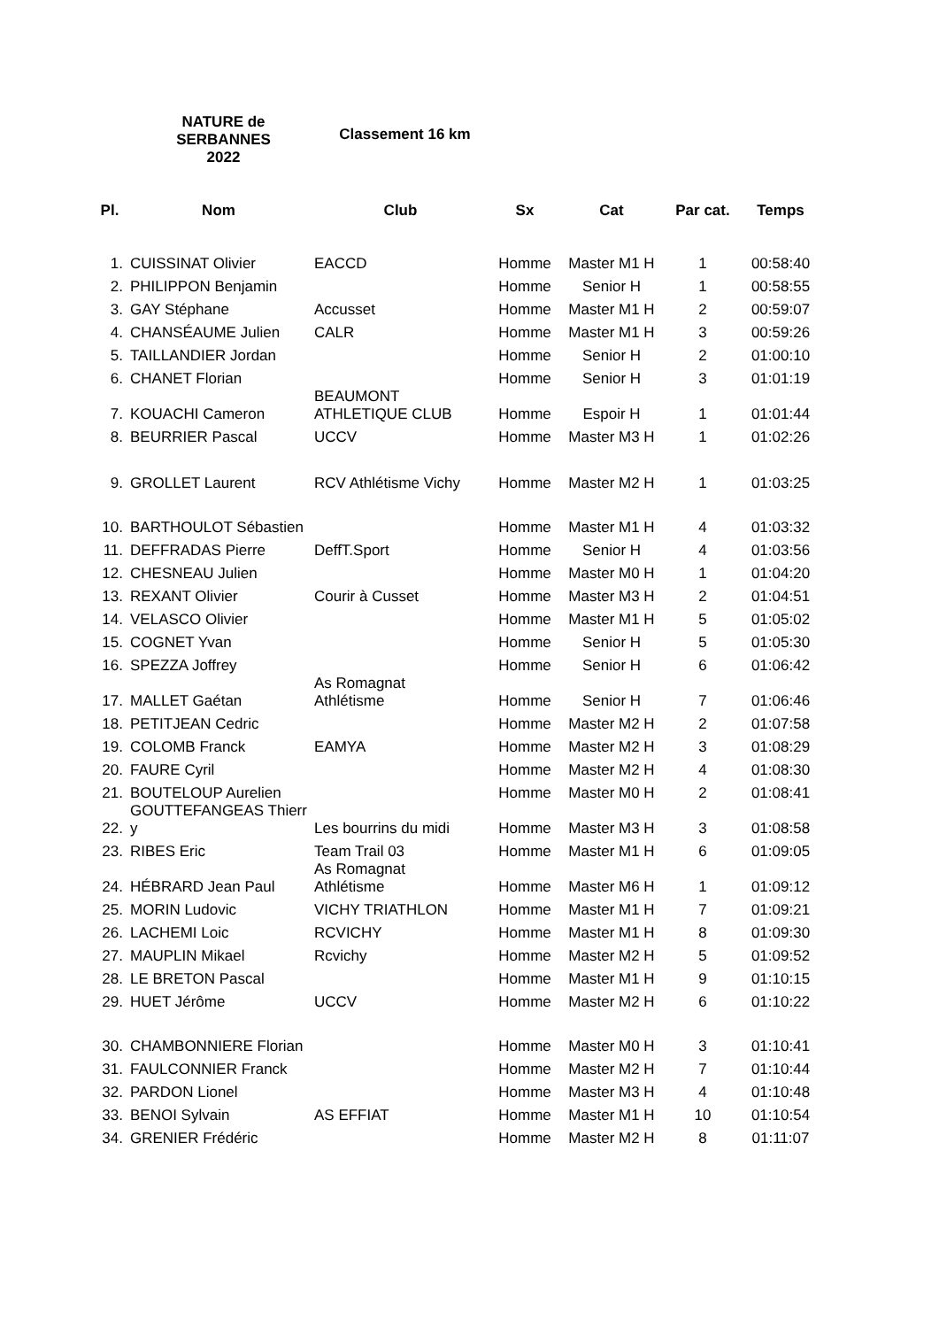NATURE de SERBANNES
2022
Classement 16 km
| Pl. | Nom | Club | Sx | Cat | Par cat. | Temps |
| --- | --- | --- | --- | --- | --- | --- |
| 1. | CUISSINAT Olivier | EACCD | Homme | Master M1 H | 1 | 00:58:40 |
| 2. | PHILIPPON Benjamin | | Homme | Senior H | 1 | 00:58:55 |
| 3. | GAY Stéphane | Accusset | Homme | Master M1 H | 2 | 00:59:07 |
| 4. | CHANSÉAUME Julien | CALR | Homme | Master M1 H | 3 | 00:59:26 |
| 5. | TAILLANDIER Jordan | | Homme | Senior H | 2 | 01:00:10 |
| 6. | CHANET Florian | | Homme | Senior H | 3 | 01:01:19 |
| 7. | KOUACHI Cameron | BEAUMONT ATHLETIQUE CLUB | Homme | Espoir H | 1 | 01:01:44 |
| 8. | BEURRIER Pascal | UCCV | Homme | Master M3 H | 1 | 01:02:26 |
| 9. | GROLLET Laurent | RCV Athlétisme Vichy | Homme | Master M2 H | 1 | 01:03:25 |
| 10. | BARTHOULOT Sébastien | | Homme | Master M1 H | 4 | 01:03:32 |
| 11. | DEFFRADAS Pierre | DeffT.Sport | Homme | Senior H | 4 | 01:03:56 |
| 12. | CHESNEAU Julien | | Homme | Master M0 H | 1 | 01:04:20 |
| 13. | REXANT Olivier | Courir à Cusset | Homme | Master M3 H | 2 | 01:04:51 |
| 14. | VELASCO Olivier | | Homme | Master M1 H | 5 | 01:05:02 |
| 15. | COGNET Yvan | | Homme | Senior H | 5 | 01:05:30 |
| 16. | SPEZZA Joffrey | | Homme | Senior H | 6 | 01:06:42 |
| 17. | MALLET Gaétan | As Romagnat Athlétisme | Homme | Senior H | 7 | 01:06:46 |
| 18. | PETITJEAN Cedric | | Homme | Master M2 H | 2 | 01:07:58 |
| 19. | COLOMB Franck | EAMYA | Homme | Master M2 H | 3 | 01:08:29 |
| 20. | FAURE Cyril | | Homme | Master M2 H | 4 | 01:08:30 |
| 21. | BOUTELOUP Aurelien | | Homme | Master M0 H | 2 | 01:08:41 |
| 22. | GOUTTEFANGEAS Thierr y | Les bourrins du midi | Homme | Master M3 H | 3 | 01:08:58 |
| 23. | RIBES Eric | Team Trail 03 | Homme | Master M1 H | 6 | 01:09:05 |
| 24. | HÉBRARD Jean Paul | As Romagnat Athlétisme | Homme | Master M6 H | 1 | 01:09:12 |
| 25. | MORIN Ludovic | VICHY TRIATHLON | Homme | Master M1 H | 7 | 01:09:21 |
| 26. | LACHEMI Loic | RCVICHY | Homme | Master M1 H | 8 | 01:09:30 |
| 27. | MAUPLIN Mikael | Rcvichy | Homme | Master M2 H | 5 | 01:09:52 |
| 28. | LE BRETON Pascal | | Homme | Master M1 H | 9 | 01:10:15 |
| 29. | HUET Jérôme | UCCV | Homme | Master M2 H | 6 | 01:10:22 |
| 30. | CHAMBONNIERE Florian | | Homme | Master M0 H | 3 | 01:10:41 |
| 31. | FAULCONNIER Franck | | Homme | Master M2 H | 7 | 01:10:44 |
| 32. | PARDON Lionel | | Homme | Master M3 H | 4 | 01:10:48 |
| 33. | BENOI Sylvain | AS EFFIAT | Homme | Master M1 H | 10 | 01:10:54 |
| 34. | GRENIER Frédéric | | Homme | Master M2 H | 8 | 01:11:07 |